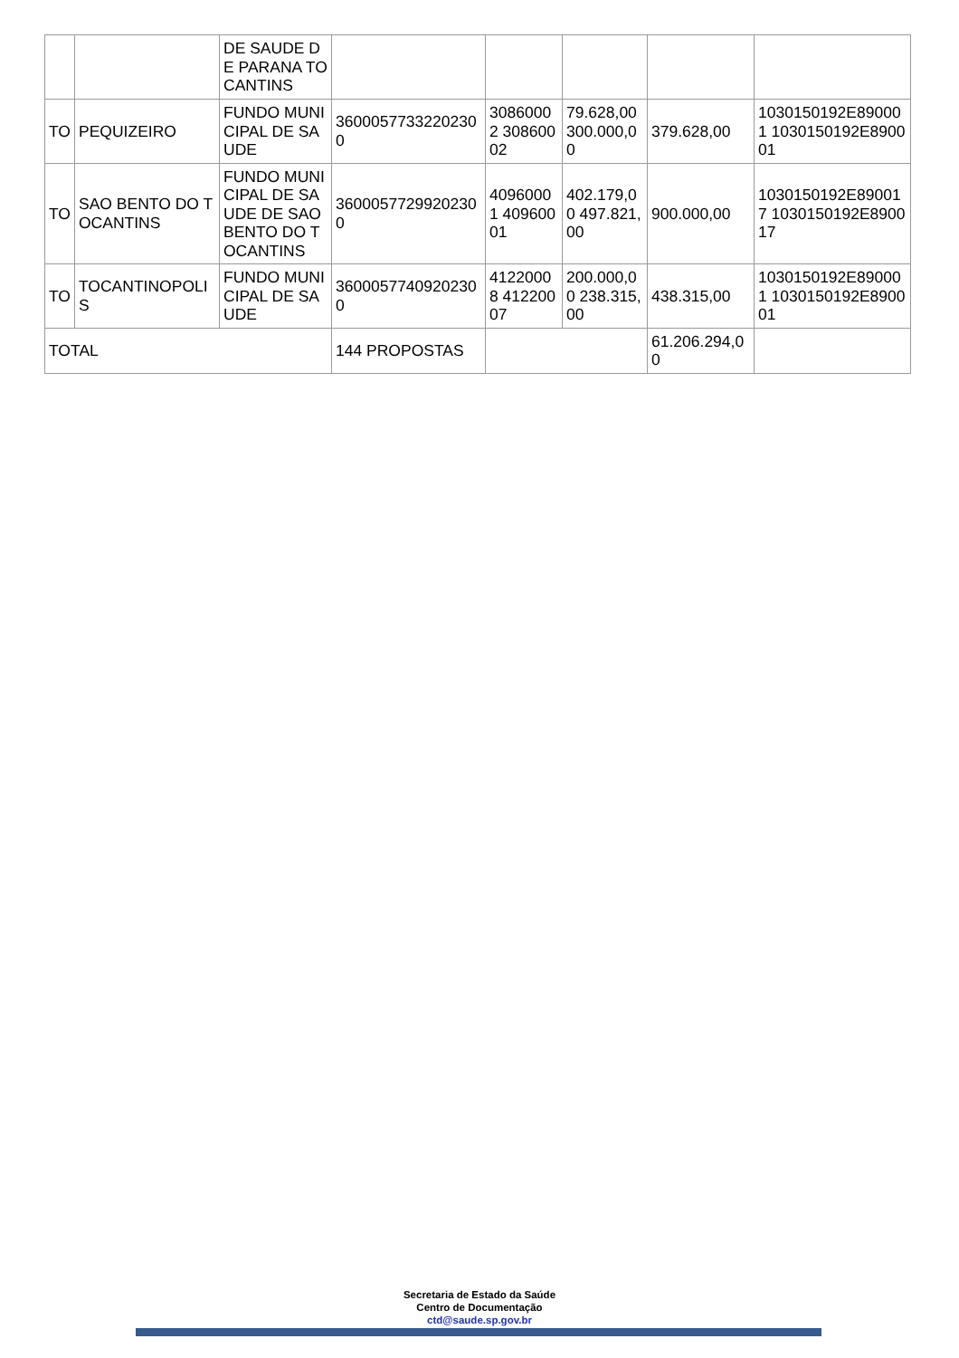| | | DE SAUDE DE PARANA TOCANTINS | | | | | |
| TO | PEQUIZEIRO | FUNDO MUNICIPAL DE SAUDE | 36000577332202300 | 30860002 30860002 | 79.628,00 300.000,00 | 379.628,00 | 1030150192E890001 1030150192E890001 |
| TO | SAO BENTO DO TOCANTINS | FUNDO MUNICIPAL DE SAUDE DE SAO BENTO DO TOCANTINS | 36000577299202300 | 40960001 40960001 | 402.179,00 497.821,00 | 900.000,00 | 1030150192E890017 1030150192E890017 |
| TO | TOCANTINOPOLIS | FUNDO MUNICIPAL DE SAUDE | 36000577409202300 | 41220008 41220007 | 200.000,00 238.315,00 | 438.315,00 | 1030150192E890001 1030150192E890001 |
| TOTAL | | | 144 PROPOSTAS | | | 61.206.294,00 | |
Secretaria de Estado da Saúde
Centro de Documentação
ctd@saude.sp.gov.br